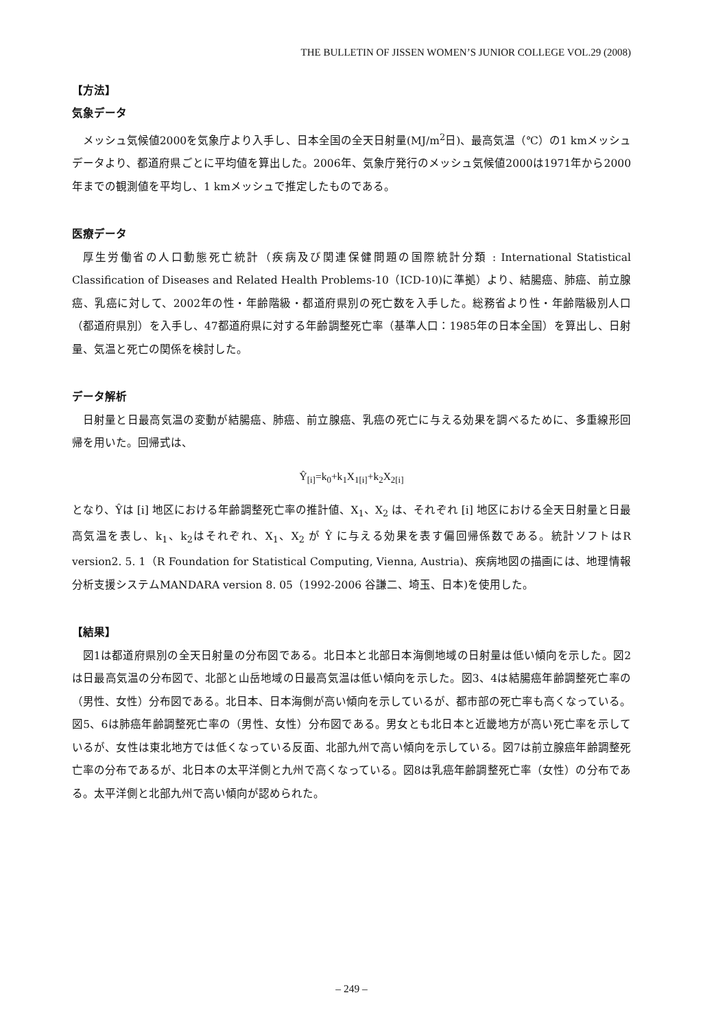THE BULLETIN OF JISSEN WOMEN’S JUNIOR COLLEGE VOL.29 (2008)
【方法】
気象データ
メッシュ気候値2000を気象庁より入手し、日本全国の全天日射量(MJ/m<sup>2</sup>日)、最高気温（℃）の1 kmメッシュデータより、都道府県ごとに平均値を算出した。2006年、気象庁発行のメッシュ気候値2000は1971年から2000年までの観測値を平均し、1 kmメッシュで推定したものである。
医療データ
厚生労働省の人口動態死亡統計（疾病及び関連保健問題の国際統計分類 : International Statistical Classification of Diseases and Related Health Problems-10（ICD-10)に準拠）より、結腸癌、肺癌、前立腺癌、乳癌に対して、2002年の性・年齢階級・都道府県別の死亡数を入手した。総務省より性・年齢階級別人口（都道府県別）を入手し、47都道府県に対する年齢調整死亡率（基準人口：1985年の日本全国）を算出し、日射量、気温と死亡の関係を検討した。
データ解析
日射量と日最高気温の変動が結腸癌、肺癌、前立腺癌、乳癌の死亡に与える効果を調べるために、多重線形回帰を用いた。回帰式は、
Ŷ<sub>[i]</sub>=k<sub>0</sub>+k<sub>1</sub>X<sub>1[i]</sub>+k<sub>2</sub>X<sub>2[i]</sub>
となり、Ŷは [i] 地区における年齢調整死亡率の推計値、X<sub>1</sub>、X<sub>2</sub> は、それぞれ [i] 地区における全天日射量と日最高気温を表し、k<sub>1</sub>、k<sub>2</sub>はそれぞれ、X<sub>1</sub>、X<sub>2</sub> が Ŷ に与える効果を表す偏回帰係数である。統計ソフトはR version2. 5. 1（R Foundation for Statistical Computing, Vienna, Austria)、疾病地図の描画には、地理情報分析支援システムMANDARA version 8. 05（1992-2006 谷謙二、埼玉、日本)を使用した。
【結果】
図1は都道府県別の全天日射量の分布図である。北日本と北部日本海側地域の日射量は低い傾向を示した。図2は日最高気温の分布図で、北部と山岳地域の日最高気温は低い傾向を示した。図3、4は結腸癌年齢調整死亡率の（男性、女性）分布図である。北日本、日本海側が高い傾向を示しているが、都市部の死亡率も高くなっている。図5、6は肺癌年齢調整死亡率の（男性、女性）分布図である。男女とも北日本と近畿地方が高い死亡率を示しているが、女性は東北地方では低くなっている反面、北部九州で高い傾向を示している。図7は前立腺癌年齢調整死亡率の分布であるが、北日本の太平洋側と九州で高くなっている。図8は乳癌年齢調整死亡率（女性）の分布である。太平洋側と北部九州で高い傾向が認められた。
– 249 –